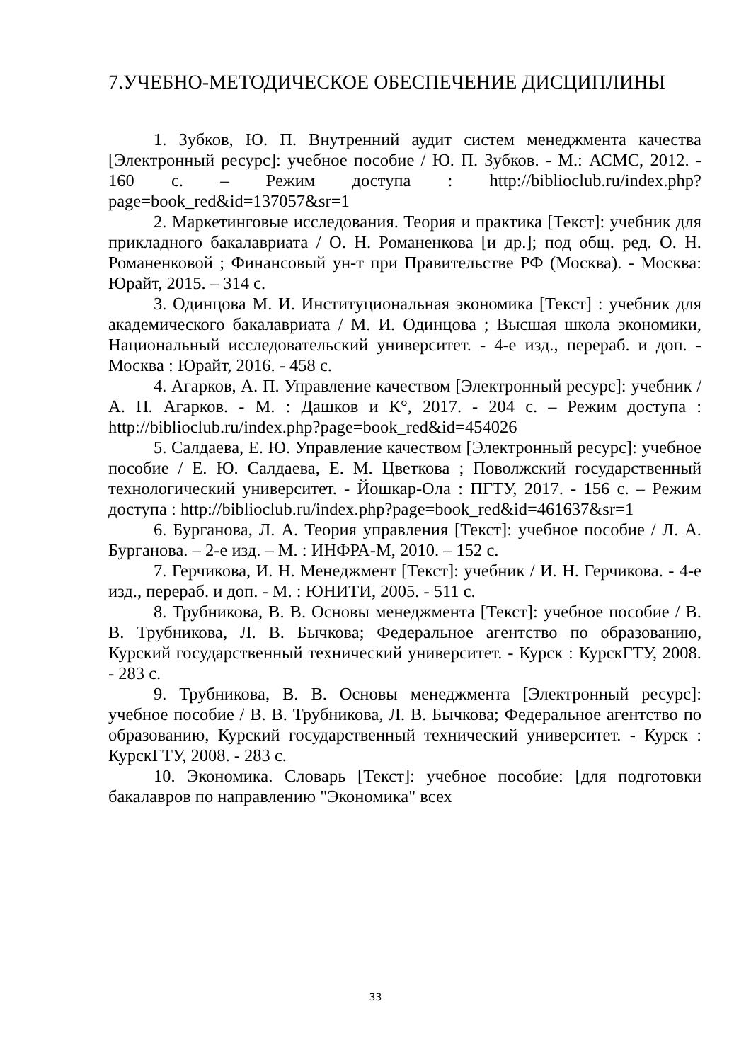7.УЧЕБНО-МЕТОДИЧЕСКОЕ ОБЕСПЕЧЕНИЕ ДИСЦИПЛИНЫ
1. Зубков, Ю. П. Внутренний аудит систем менеджмента качества [Электронный ресурс]: учебное пособие / Ю. П. Зубков. - М.: АСМС, 2012. - 160 с. – Режим доступа : http://biblioclub.ru/index.php?page=book_red&id=137057&sr=1
2. Маркетинговые исследования. Теория и практика [Текст]: учебник для прикладного бакалавриата / О. Н. Романенкова [и др.]; под общ. ред. О. Н. Романенковой ; Финансовый ун-т при Правительстве РФ (Москва). - Москва: Юрайт, 2015. – 314 с.
3. Одинцова М. И. Институциональная экономика [Текст] : учебник для академического бакалавриата / М. И. Одинцова ; Высшая школа экономики, Национальный исследовательский университет. - 4-е изд., перераб. и доп. - Москва : Юрайт, 2016. - 458 с.
4. Агарков, А. П. Управление качеством [Электронный ресурс]: учебник / А. П. Агарков. - М. : Дашков и К°, 2017. - 204 с. – Режим доступа : http://biblioclub.ru/index.php?page=book_red&id=454026
5. Салдаева, Е. Ю. Управление качеством [Электронный ресурс]: учебное пособие / Е. Ю. Салдаева, Е. М. Цветкова ; Поволжский государственный технологический университет. - Йошкар-Ола : ПГТУ, 2017. - 156 с. – Режим доступа : http://biblioclub.ru/index.php?page=book_red&id=461637&sr=1
6. Бурганова, Л. А. Теория управления [Текст]: учебное пособие / Л. А. Бурганова. – 2-е изд. – М. : ИНФРА-М, 2010. – 152 с.
7. Герчикова, И. Н. Менеджмент [Текст]: учебник / И. Н. Герчикова. - 4-е изд., перераб. и доп. - М. : ЮНИТИ, 2005. - 511 с.
8. Трубникова, В. В. Основы менеджмента [Текст]: учебное пособие / В. В. Трубникова, Л. В. Бычкова; Федеральное агентство по образованию, Курский государственный технический университет. - Курск : КурскГТУ, 2008. - 283 с.
9. Трубникова, В. В. Основы менеджмента [Электронный ресурс]: учебное пособие / В. В. Трубникова, Л. В. Бычкова; Федеральное агентство по образованию, Курский государственный технический университет. - Курск : КурскГТУ, 2008. - 283 с.
10. Экономика. Словарь [Текст]: учебное пособие: [для подготовки бакалавров по направлению "Экономика" всех
33